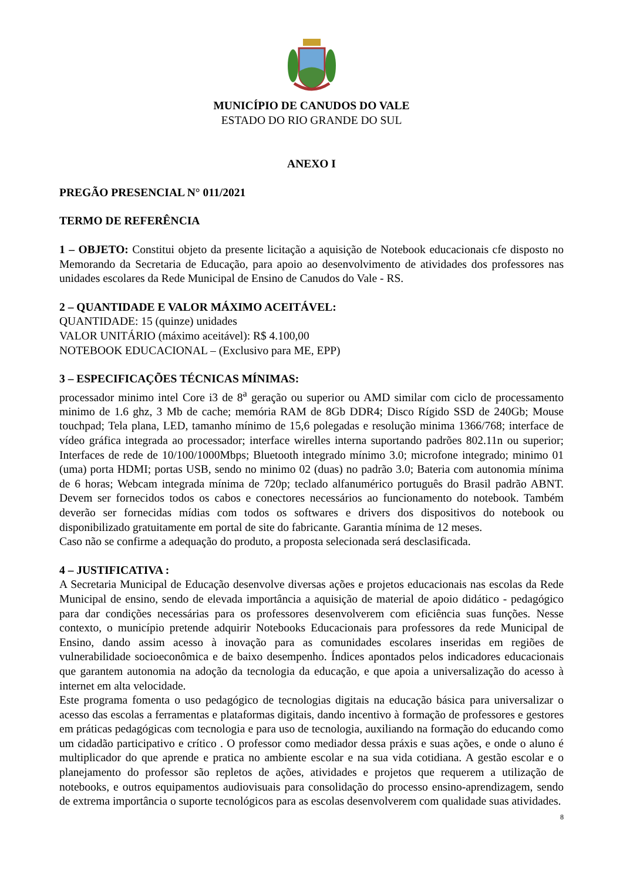MUNICÍPIO DE CANUDOS DO VALE
ESTADO DO RIO GRANDE DO SUL
ANEXO I
PREGÃO PRESENCIAL N° 011/2021
TERMO DE REFERÊNCIA
1 – OBJETO: Constitui objeto da presente licitação a aquisição de Notebook educacionais cfe disposto no Memorando da Secretaria de Educação, para apoio ao desenvolvimento de atividades dos professores nas unidades escolares da Rede Municipal de Ensino de Canudos do Vale - RS.
2 – QUANTIDADE E VALOR MÁXIMO ACEITÁVEL:
QUANTIDADE: 15 (quinze) unidades
VALOR UNITÁRIO (máximo aceitável): R$ 4.100,00
NOTEBOOK EDUCACIONAL – (Exclusivo para ME, EPP)
3 – ESPECIFICAÇÕES TÉCNICAS MÍNIMAS:
processador minimo intel Core i3 de 8<sup>a</sup> geração ou superior ou AMD similar com ciclo de processamento minimo de 1.6 ghz, 3 Mb de cache; memória RAM de 8Gb DDR4; Disco Rígido SSD de 240Gb; Mouse touchpad; Tela plana, LED, tamanho mínimo de 15,6 polegadas e resolução minima 1366/768; interface de vídeo gráfica integrada ao processador; interface wirelles interna suportando padrões 802.11n ou superior; Interfaces de rede de 10/100/1000Mbps; Bluetooth integrado mínimo 3.0; microfone integrado; minimo 01 (uma) porta HDMI; portas USB, sendo no minimo 02 (duas) no padrão 3.0; Bateria com autonomia mínima de 6 horas; Webcam integrada mínima de 720p; teclado alfanumérico português do Brasil padrão ABNT. Devem ser fornecidos todos os cabos e conectores necessários ao funcionamento do notebook. Também deverão ser fornecidas mídias com todos os softwares e drivers dos dispositivos do notebook ou disponibilizado gratuitamente em portal de site do fabricante. Garantia mínima de 12 meses.
Caso não se confirme a adequação do produto, a proposta selecionada será desclasificada.
4 – JUSTIFICATIVA :
A Secretaria Municipal de Educação desenvolve diversas ações e projetos educacionais nas escolas da Rede Municipal de ensino, sendo de elevada importância a aquisição de material de apoio didático - pedagógico para dar condições necessárias para os professores desenvolverem com eficiência suas funções. Nesse contexto, o município pretende adquirir Notebooks Educacionais para professores da rede Municipal de Ensino, dando assim acesso à inovação para as comunidades escolares inseridas em regiões de vulnerabilidade socioeconômica e de baixo desempenho. Índices apontados pelos indicadores educacionais que garantem autonomia na adoção da tecnologia da educação, e que apoia a universalização do acesso à internet em alta velocidade.
Este programa fomenta o uso pedagógico de tecnologias digitais na educação básica para universalizar o acesso das escolas a ferramentas e plataformas digitais, dando incentivo à formação de professores e gestores em práticas pedagógicas com tecnologia e para uso de tecnologia, auxiliando na formação do educando como um cidadão participativo e crítico . O professor como mediador dessa práxis e suas ações, e onde o aluno é multiplicador do que aprende e pratica no ambiente escolar e na sua vida cotidiana. A gestão escolar e o planejamento do professor são repletos de ações, atividades e projetos que requerem a utilização de notebooks, e outros equipamentos audiovisuais para consolidação do processo ensino-aprendizagem, sendo de extrema importância o suporte tecnológicos para as escolas desenvolverem com qualidade suas atividades.
8